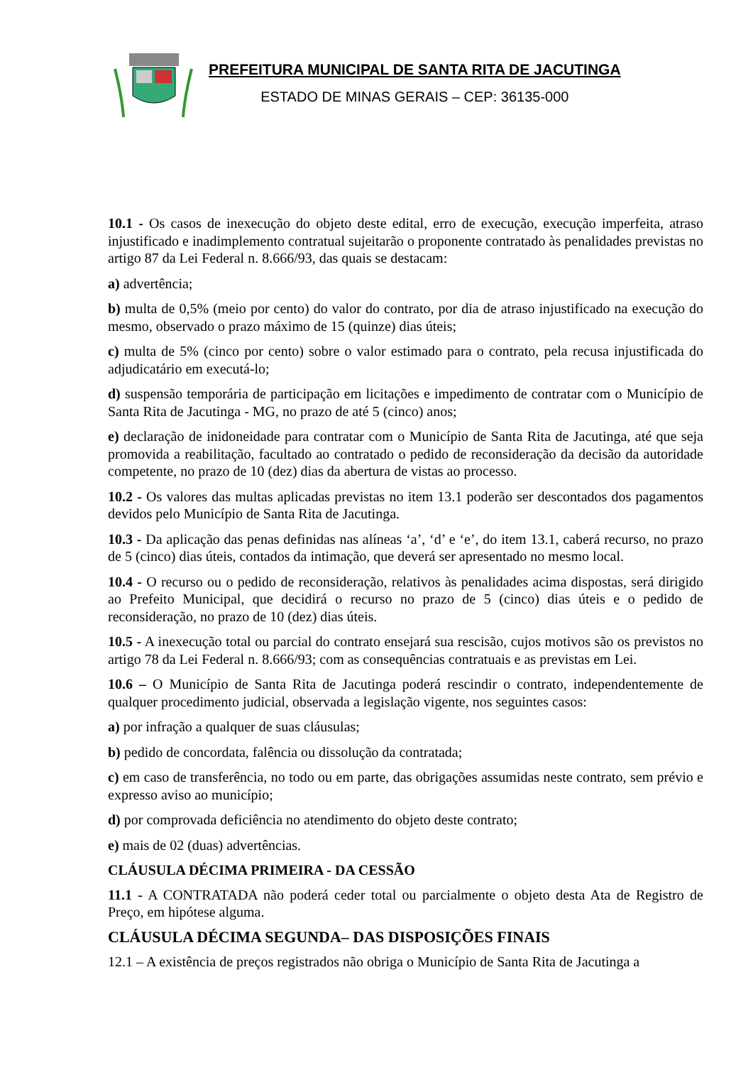PREFEITURA MUNICIPAL DE SANTA RITA DE JACUTINGA
ESTADO DE MINAS GERAIS – CEP: 36135-000
10.1 - Os casos de inexecução do objeto deste edital, erro de execução, execução imperfeita, atraso injustificado e inadimplemento contratual sujeitarão o proponente contratado às penalidades previstas no artigo 87 da Lei Federal n. 8.666/93, das quais se destacam:
a) advertência;
b) multa de 0,5% (meio por cento) do valor do contrato, por dia de atraso injustificado na execução do mesmo, observado o prazo máximo de 15 (quinze) dias úteis;
c) multa de 5% (cinco por cento) sobre o valor estimado para o contrato, pela recusa injustificada do adjudicatário em executá-lo;
d) suspensão temporária de participação em licitações e impedimento de contratar com o Município de Santa Rita de Jacutinga - MG, no prazo de até 5 (cinco) anos;
e) declaração de inidoneidade para contratar com o Município de Santa Rita de Jacutinga, até que seja promovida a reabilitação, facultado ao contratado o pedido de reconsideração da decisão da autoridade competente, no prazo de 10 (dez) dias da abertura de vistas ao processo.
10.2 - Os valores das multas aplicadas previstas no item 13.1 poderão ser descontados dos pagamentos devidos pelo Município de Santa Rita de Jacutinga.
10.3 - Da aplicação das penas definidas nas alíneas ‘a’, ‘d’ e ‘e’, do item 13.1, caberá recurso, no prazo de 5 (cinco) dias úteis, contados da intimação, que deverá ser apresentado no mesmo local.
10.4 - O recurso ou o pedido de reconsideração, relativos às penalidades acima dispostas, será dirigido ao Prefeito Municipal, que decidirá o recurso no prazo de 5 (cinco) dias úteis e o pedido de reconsideração, no prazo de 10 (dez) dias úteis.
10.5 - A inexecução total ou parcial do contrato ensejará sua rescisão, cujos motivos são os previstos no artigo 78 da Lei Federal n. 8.666/93; com as consequências contratuais e as previstas em Lei.
10.6 – O Município de Santa Rita de Jacutinga poderá rescindir o contrato, independentemente de qualquer procedimento judicial, observada a legislação vigente, nos seguintes casos:
a) por infração a qualquer de suas cláusulas;
b) pedido de concordata, falência ou dissolução da contratada;
c) em caso de transferência, no todo ou em parte, das obrigações assumidas neste contrato, sem prévio e expresso aviso ao município;
d) por comprovada deficiência no atendimento do objeto deste contrato;
e) mais de 02 (duas) advertências.
CLÁUSULA DÉCIMA PRIMEIRA - DA CESSÃO
11.1 - A CONTRATADA não poderá ceder total ou parcialmente o objeto desta Ata de Registro de Preço, em hipótese alguma.
CLÁUSULA DÉCIMA SEGUNDA– DAS DISPOSIÇÕES FINAIS
12.1 – A existência de preços registrados não obriga o Município de Santa Rita de Jacutinga a